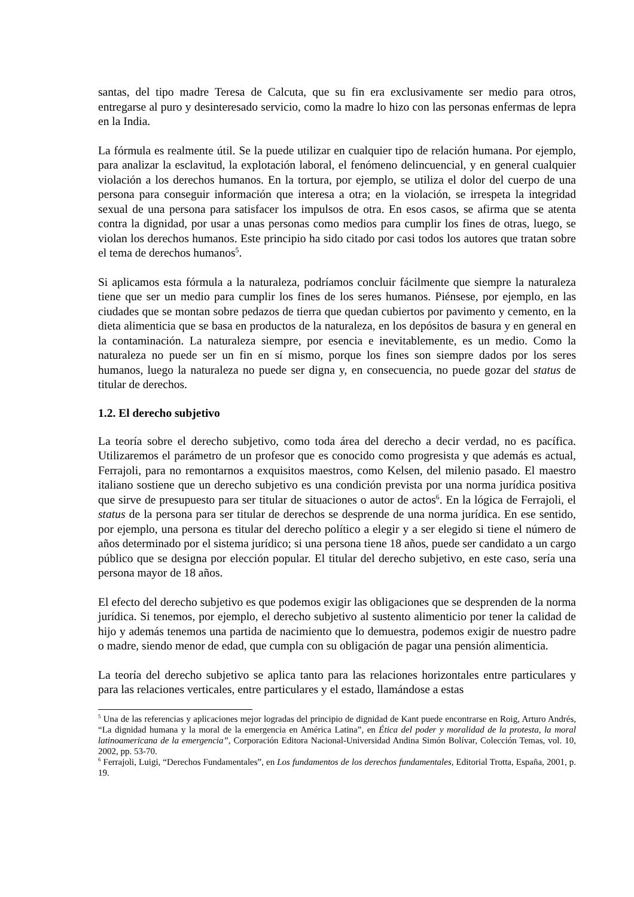santas, del tipo madre Teresa de Calcuta, que su fin era exclusivamente ser medio para otros, entregarse al puro y desinteresado servicio, como la madre lo hizo con las personas enfermas de lepra en la India.
La fórmula es realmente útil. Se la puede utilizar en cualquier tipo de relación humana. Por ejemplo, para analizar la esclavitud, la explotación laboral, el fenómeno delincuencial, y en general cualquier violación a los derechos humanos. En la tortura, por ejemplo, se utiliza el dolor del cuerpo de una persona para conseguir información que interesa a otra; en la violación, se irrespeta la integridad sexual de una persona para satisfacer los impulsos de otra. En esos casos, se afirma que se atenta contra la dignidad, por usar a unas personas como medios para cumplir los fines de otras, luego, se violan los derechos humanos. Este principio ha sido citado por casi todos los autores que tratan sobre el tema de derechos humanos<sup>5</sup>.
Si aplicamos esta fórmula a la naturaleza, podríamos concluir fácilmente que siempre la naturaleza tiene que ser un medio para cumplir los fines de los seres humanos. Piénsese, por ejemplo, en las ciudades que se montan sobre pedazos de tierra que quedan cubiertos por pavimento y cemento, en la dieta alimenticia que se basa en productos de la naturaleza, en los depósitos de basura y en general en la contaminación. La naturaleza siempre, por esencia e inevitablemente, es un medio. Como la naturaleza no puede ser un fin en sí mismo, porque los fines son siempre dados por los seres humanos, luego la naturaleza no puede ser digna y, en consecuencia, no puede gozar del status de titular de derechos.
1.2. El derecho subjetivo
La teoría sobre el derecho subjetivo, como toda área del derecho a decir verdad, no es pacífica. Utilizaremos el parámetro de un profesor que es conocido como progresista y que además es actual, Ferrajoli, para no remontarnos a exquisitos maestros, como Kelsen, del milenio pasado. El maestro italiano sostiene que un derecho subjetivo es una condición prevista por una norma jurídica positiva que sirve de presupuesto para ser titular de situaciones o autor de actos<sup>6</sup>. En la lógica de Ferrajoli, el status de la persona para ser titular de derechos se desprende de una norma jurídica. En ese sentido, por ejemplo, una persona es titular del derecho político a elegir y a ser elegido si tiene el número de años determinado por el sistema jurídico; si una persona tiene 18 años, puede ser candidato a un cargo público que se designa por elección popular. El titular del derecho subjetivo, en este caso, sería una persona mayor de 18 años.
El efecto del derecho subjetivo es que podemos exigir las obligaciones que se desprenden de la norma jurídica. Si tenemos, por ejemplo, el derecho subjetivo al sustento alimenticio por tener la calidad de hijo y además tenemos una partida de nacimiento que lo demuestra, podemos exigir de nuestro padre o madre, siendo menor de edad, que cumpla con su obligación de pagar una pensión alimenticia.
La teoría del derecho subjetivo se aplica tanto para las relaciones horizontales entre particulares y para las relaciones verticales, entre particulares y el estado, llamándose a estas
<sup>5</sup> Una de las referencias y aplicaciones mejor logradas del principio de dignidad de Kant puede encontrarse en Roig, Arturo Andrés, “La dignidad humana y la moral de la emergencia en América Latina”, en Ética del poder y moralidad de la protesta, la moral latinoamericana de la emergencia”, Corporación Editora Nacional-Universidad Andina Simón Bolívar, Colección Temas, vol. 10, 2002, pp. 53-70.
<sup>6</sup> Ferrajoli, Luigi, “Derechos Fundamentales”, en Los fundamentos de los derechos fundamentales, Editorial Trotta, España, 2001, p. 19.